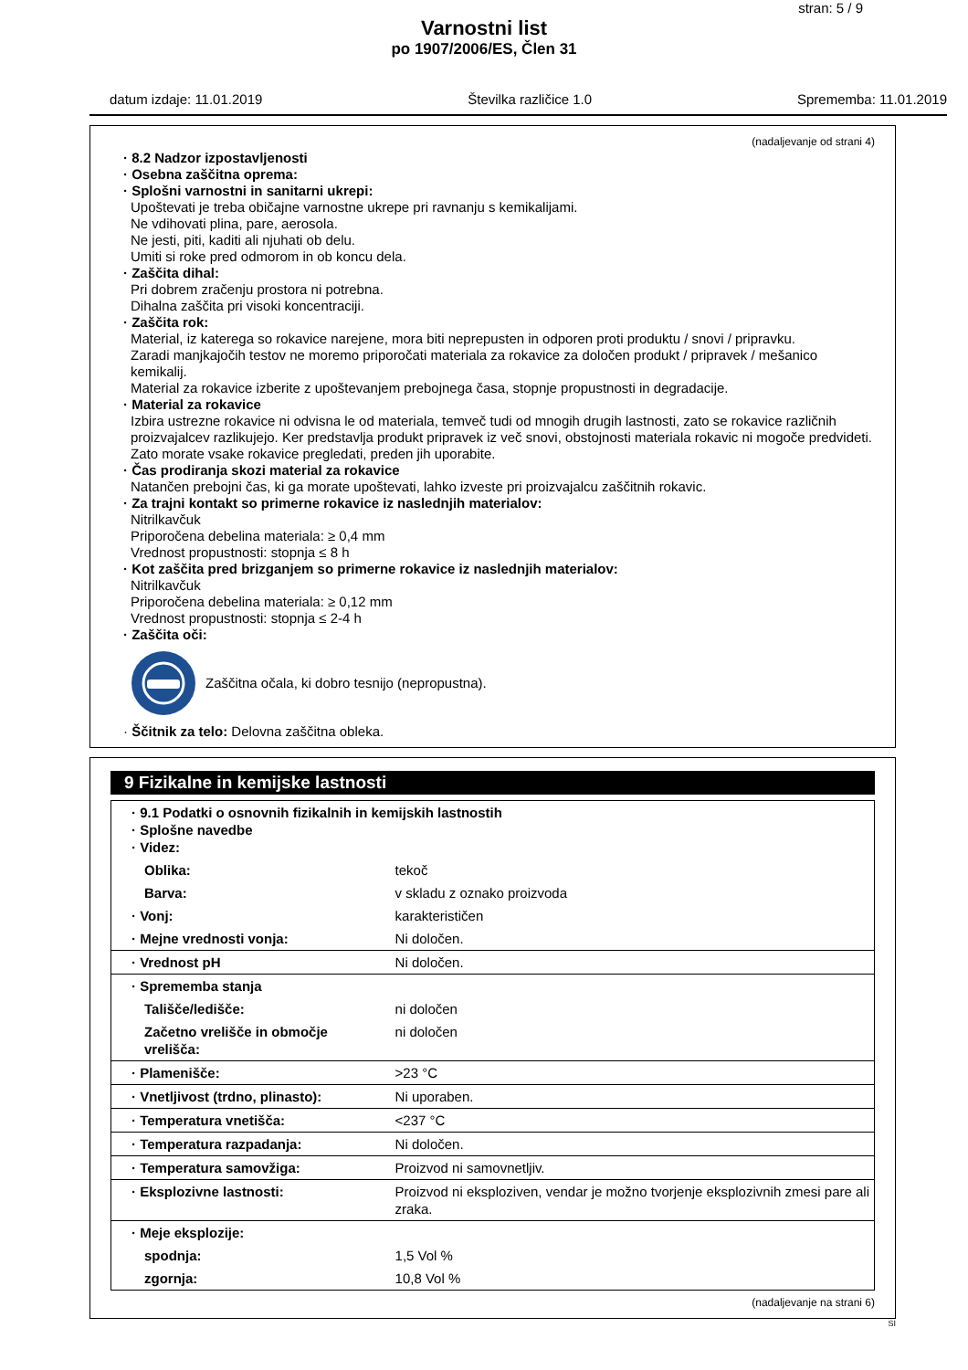stran: 5 / 9
Varnostni list
po 1907/2006/ES, Člen 31
datum izdaje: 11.01.2019 Številka različice 1.0 Sprememba: 11.01.2019
(nadaljevanje od strani 4)
· 8.2 Nadzor izpostavljenosti
· Osebna zaščitna oprema:
· Splošni varnostni in sanitarni ukrepi:
Upoštevati je treba običajne varnostne ukrepe pri ravnanju s kemikalijami.
Ne vdihovati plina, pare, aerosola.
Ne jesti, piti, kaditi ali njuhati ob delu.
Umiti si roke pred odmorom in ob koncu dela.
· Zaščita dihal:
Pri dobrem zračenju prostora ni potrebna.
Dihalna zaščita pri visoki koncentraciji.
· Zaščita rok:
Material, iz katerega so rokavice narejene, mora biti neprepusten in odporen proti produktu / snovi / pripravku.
Zaradi manjkajočih testov ne moremo priporočati materiala za rokavice za določen produkt / pripravek / mešanico kemikalij.
Material za rokavice izberite z upoštevanjem prebojnega časa, stopnje propustnosti in degradacije.
· Material za rokavice
Izbira ustrezne rokavice ni odvisna le od materiala, temveč tudi od mnogih drugih lastnosti, zato se rokavice različnih proizvajalcev razlikujejo. Ker predstavlja produkt pripravek iz več snovi, obstojnosti materiala rokavic ni mogoče predvideti. Zato morate vsake rokavice pregledati, preden jih uporabite.
· Čas prodiranja skozi material za rokavice
Natančen prebojni čas, ki ga morate upoštevati, lahko izveste pri proizvajalcu zaščitnih rokavic.
· Za trajni kontakt so primerne rokavice iz naslednjih materialov:
Nitrilkavčuk
Priporočena debelina materiala: ≥ 0,4 mm
Vrednost propustnosti: stopnja ≤ 8 h
· Kot zaščita pred brizganjem so primerne rokavice iz naslednjih materialov:
Nitrilkavčuk
Priporočena debelina materiala: ≥ 0,12 mm
Vrednost propustnosti: stopnja ≤ 2-4 h
· Zaščita oči:
Zaščitna očala, ki dobro tesnijo (nepropustna).
· Ščitnik za telo: Delovna zaščitna obleka.
9 Fizikalne in kemijske lastnosti
| · 9.1 Podatki o osnovnih fizikalnih in kemijskih lastnostih · Splošne navedbe · Videz: | |
| Oblika: | tekoč |
| Barva: | v skladu z oznako proizvoda |
| · Vonj: | karakterističen |
| · Mejne vrednosti vonja: | Ni določen. |
| · Vrednost pH | Ni določen. |
| · Sprememba stanja | |
| Tališče/ledišče: | ni določen |
| Začetno vrelišče in območje vrelišča: | ni določen |
| · Plamenišče: | >23 °C |
| · Vnetljivost (trdno, plinasto): | Ni uporaben. |
| · Temperatura vnetišča: | <237 °C |
| · Temperatura razpadanja: | Ni določen. |
| · Temperatura samovžiga: | Proizvod ni samovnetljiv. |
| · Eksplozivne lastnosti: | Proizvod ni eksploziven, vendar je možno tvorjenje eksplozivnih zmesi pare ali zraka. |
| · Meje eksplozije: | |
| spodnja: | 1,5 Vol % |
| zgornja: | 10,8 Vol % |
(nadaljevanje na strani 6)
SI